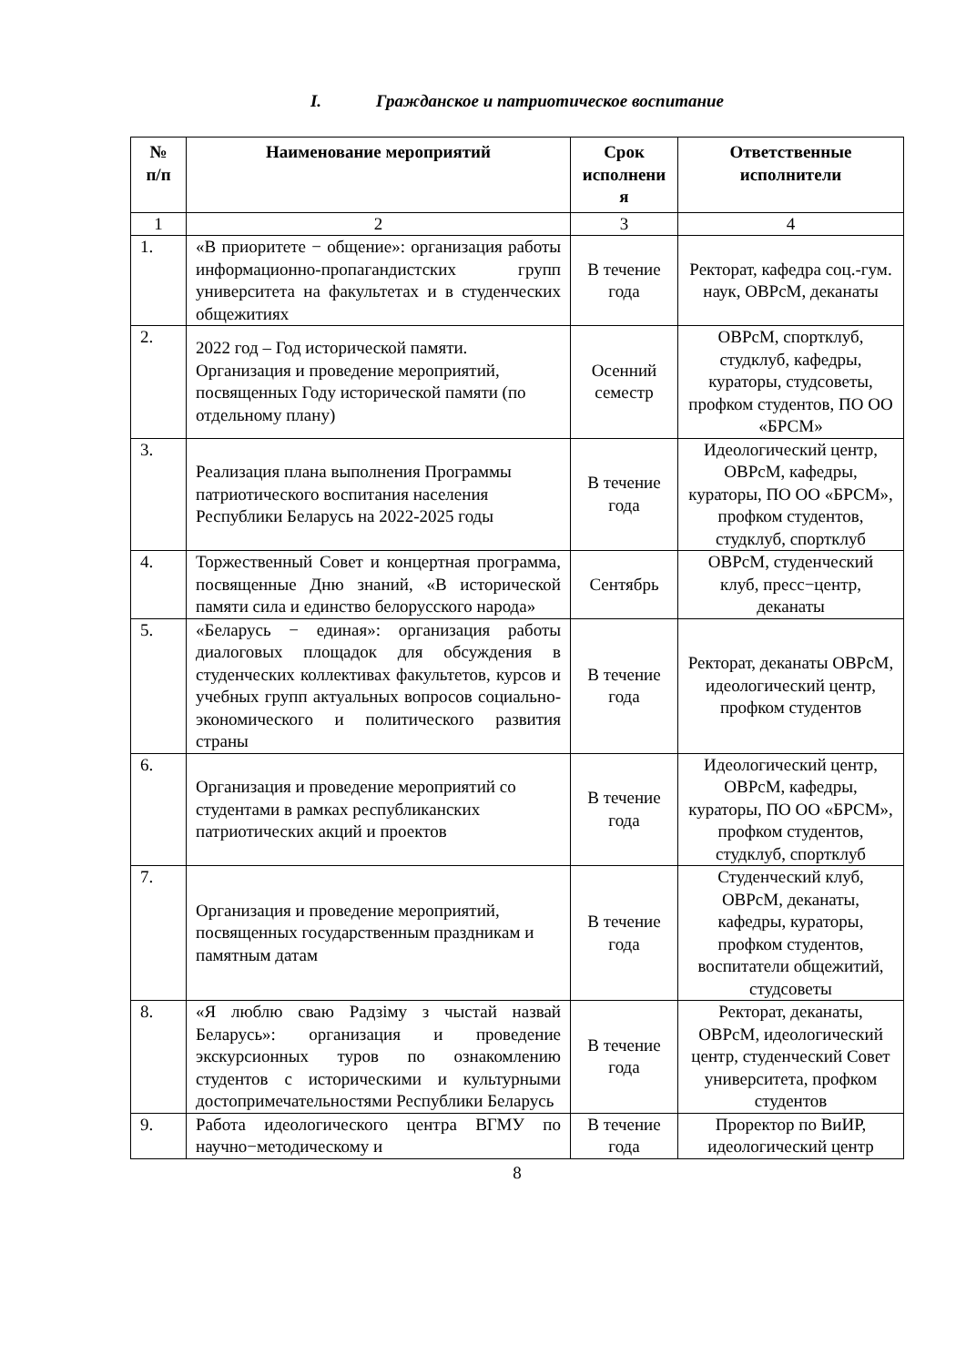I. Гражданское и патриотическое воспитание
| № п/п | Наименование мероприятий | Срок исполнени я | Ответственные исполнители |
| --- | --- | --- | --- |
| 1 | 2 | 3 | 4 |
| 1. | «В приоритете − общение»: организация работы информационно-пропагандистских групп университета на факультетах и в студенческих общежитиях | В течение года | Ректорат, кафедра соц.-гум. наук, ОВРсМ, деканаты |
| 2. | 2022 год – Год исторической памяти. Организация и проведение мероприятий, посвященных Году исторической памяти (по отдельному плану) | Осенний семестр | ОВРсМ, спортклуб, студклуб, кафедры, кураторы, студсоветы, профком студентов, ПО ОО «БРСМ» |
| 3. | Реализация плана выполнения Программы патриотического воспитания населения Республики Беларусь на 2022-2025 годы | В течение года | Идеологический центр, ОВРсМ, кафедры, кураторы, ПО ОО «БРСМ», профком студентов, студклуб, спортклуб |
| 4. | Торжественный Совет и концертная программа, посвященные Дню знаний, «В исторической памяти сила и единство белорусского народа» | Сентябрь | ОВРсМ, студенческий клуб, пресс−центр, деканаты |
| 5. | «Беларусь − единая»: организация работы диалоговых площадок для обсуждения в студенческих коллективах факультетов, курсов и учебных групп актуальных вопросов социально-экономического и политического развития страны | В течение года | Ректорат, деканаты ОВРсМ, идеологический центр, профком студентов |
| 6. | Организация и проведение мероприятий со студентами в рамках республиканских патриотических акций и проектов | В течение года | Идеологический центр, ОВРсМ, кафедры, кураторы, ПО ОО «БРСМ», профком студентов, студклуб, спортклуб |
| 7. | Организация и проведение мероприятий, посвященных государственным праздникам и памятным датам | В течение года | Студенческий клуб, ОВРсМ, деканаты, кафедры, кураторы, профком студентов, воспитатели общежитий, студсоветы |
| 8. | «Я люблю сваю Радзіму з чыстай назвай Беларусь»: организация и проведение экскурсионных туров по ознакомлению студентов с историческими и культурными достопримечательностями Республики Беларусь | В течение года | Ректорат, деканаты, ОВРсМ, идеологический центр, студенческий Совет университета, профком студентов |
| 9. | Работа идеологического центра ВГМУ по научно−методическому и | В течение года | Проректор по ВиИР, идеологический центр |
8